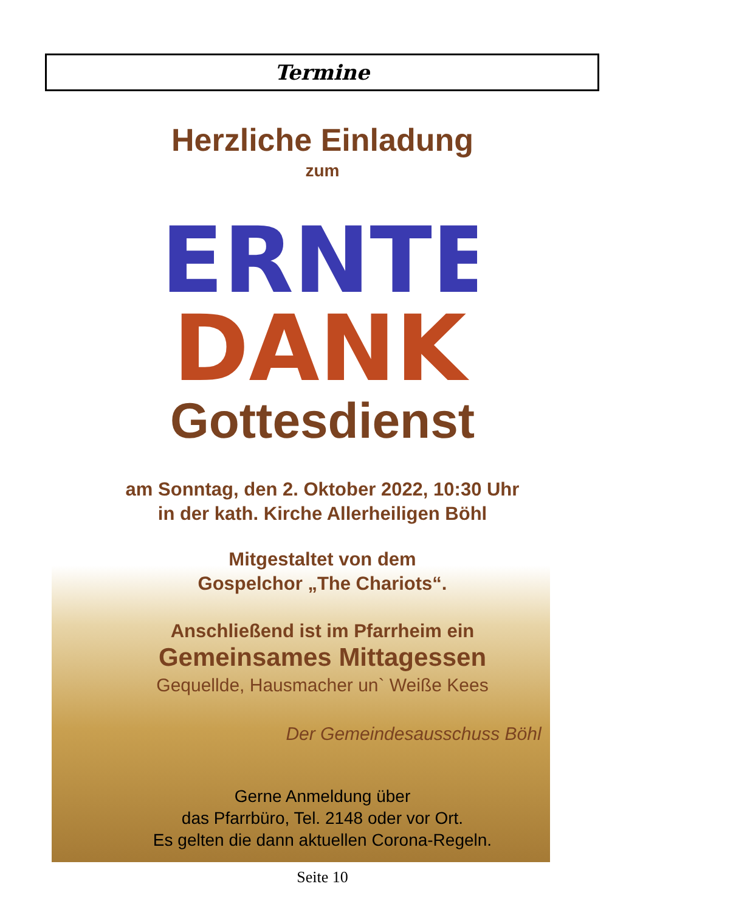Termine
Herzliche Einladung
zum
ERNTE
DANK
Gottesdienst
am Sonntag, den 2. Oktober 2022, 10:30 Uhr
in der kath. Kirche Allerheiligen Böhl
Mitgestaltet von dem
Gospelchor „The Chariots“.
Anschließend ist im Pfarrheim ein
Gemeinsames Mittagessen
Gequellde, Hausmacher un` Weiße Kees
Der Gemeindesausschuss Böhl
Gerne Anmeldung über
das Pfarrbüro, Tel. 2148 oder vor Ort.
Es gelten die dann aktuellen Corona-Regeln.
Seite 10